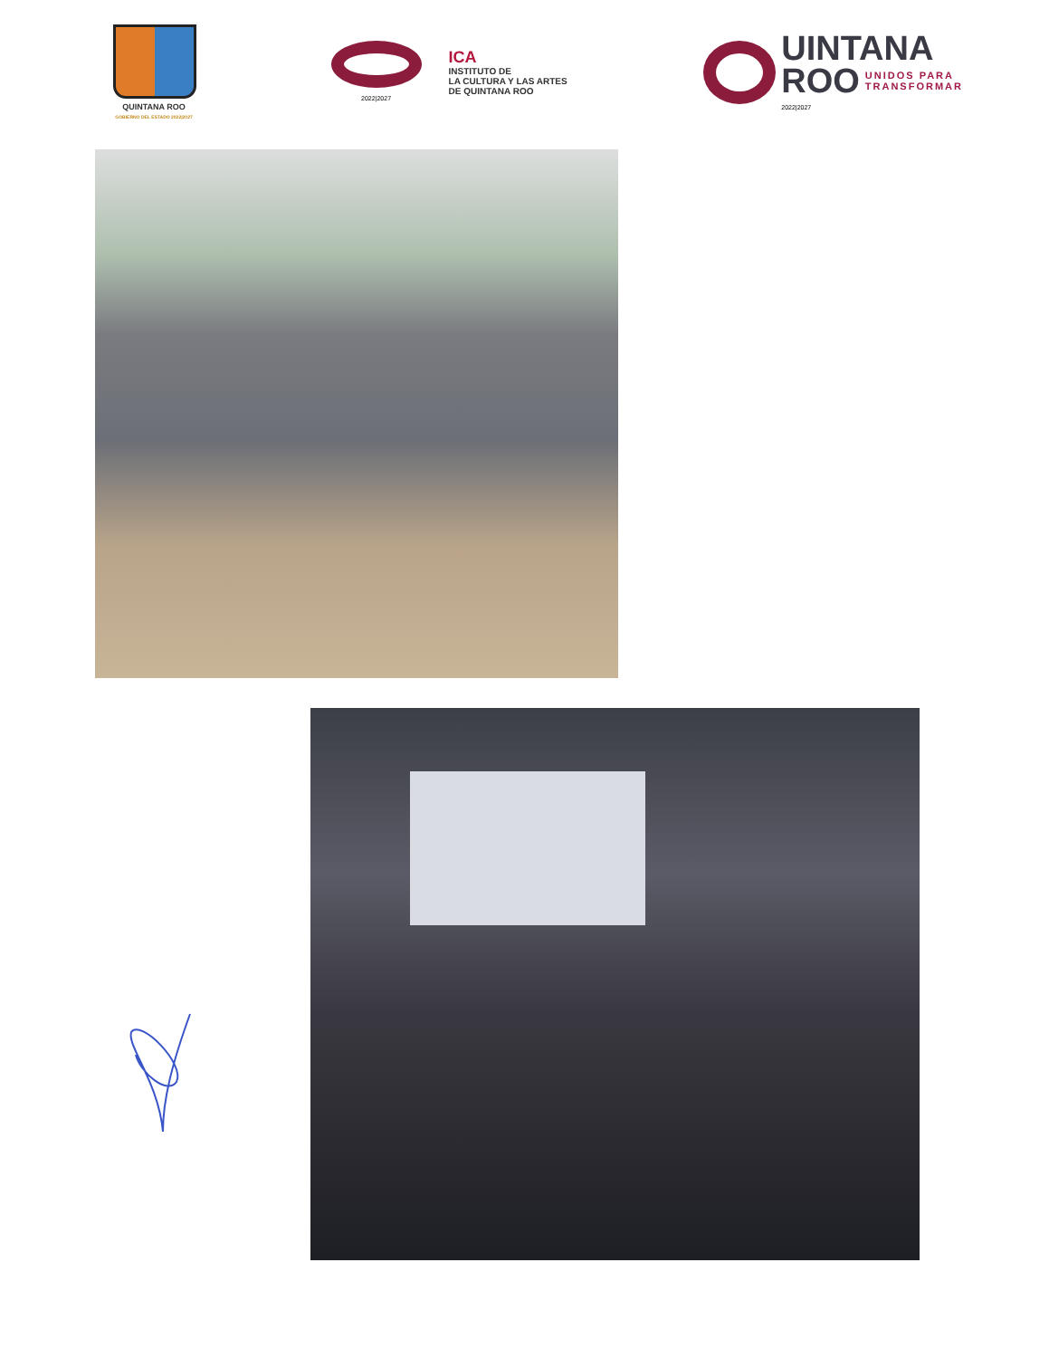QUINTANA ROO
GOBIERNO DEL ESTADO 2022|2027
2022|2027
ICA
INSTITUTO DE
LA CULTURA Y LAS ARTES
DE QUINTANA ROO
UINTANA
ROO UNIDOS PARA
TRANSFORMAR
2022|2027